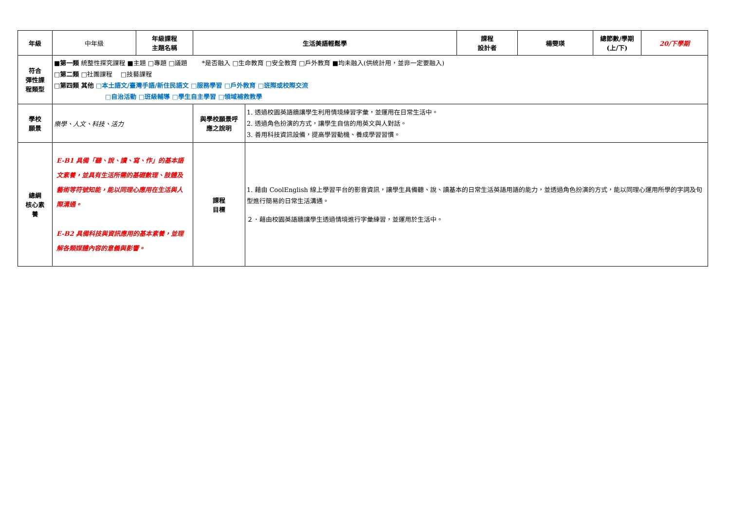| 年級 | 中年級 | 年級課程 主題名稱 | 生活美語輕鬆學 | | 課程 設計者 | 楊雯瑛 | 總節數/學期 (上/下) | 20/下學期 |
| 符合 彈性課 程類型 | ■第一類 統整性探究課程 ■主題 □專題 □議題 *是否融入 □生命教育 □安全教育 □戶外教育 ■均未融入(供統計用，並非一定要融入) □第二類 □社團課程 □技藝課程 □第四類 其他 □本土語文/臺灣手語/新住民語文 □服務學習 □戶外教育 □班際或校際交流 □自治活動 □班級輔導 □學生自主學習 □領域補救教學 | | | | | | | |
| 學校 願景 | 樂學、人文、科技、活力 | | 與學校願景呼 應之說明 | 1. 透過校園英語牆讓學生利用情境練習字彙，並運用在日常生活中。 2. 透過角色扮演的方式，讓學生自信的用英文與人對話。 3. 善用科技資訊設備，提高學習動機、養成學習習慣。 | | | | |
| 總綱 核心素 養 | E-B1 具備「聽、說、讀、寫、作」的基本語文素養，並具有生活所需的基礎數理、肢體及藝術等符號知能，能以同理心應用在生活與人際溝通。 E-B2 具備科技與資訊應用的基本素養，並理解各類媒體內容的意義與影響。 | | 課程 目標 | 1. 藉由 CoolEnglish 線上學習平台的影音資訊，讓學生具備聽、說、讀基本的日常生活英語用語的能力，並透過角色扮演的方式，能以同理心運用所學的字詞及句型進行簡易的日常生活溝通。 ２．藉由校園英語牆讓學生透過情境進行字彙練習，並運用於生活中。 | | | | |